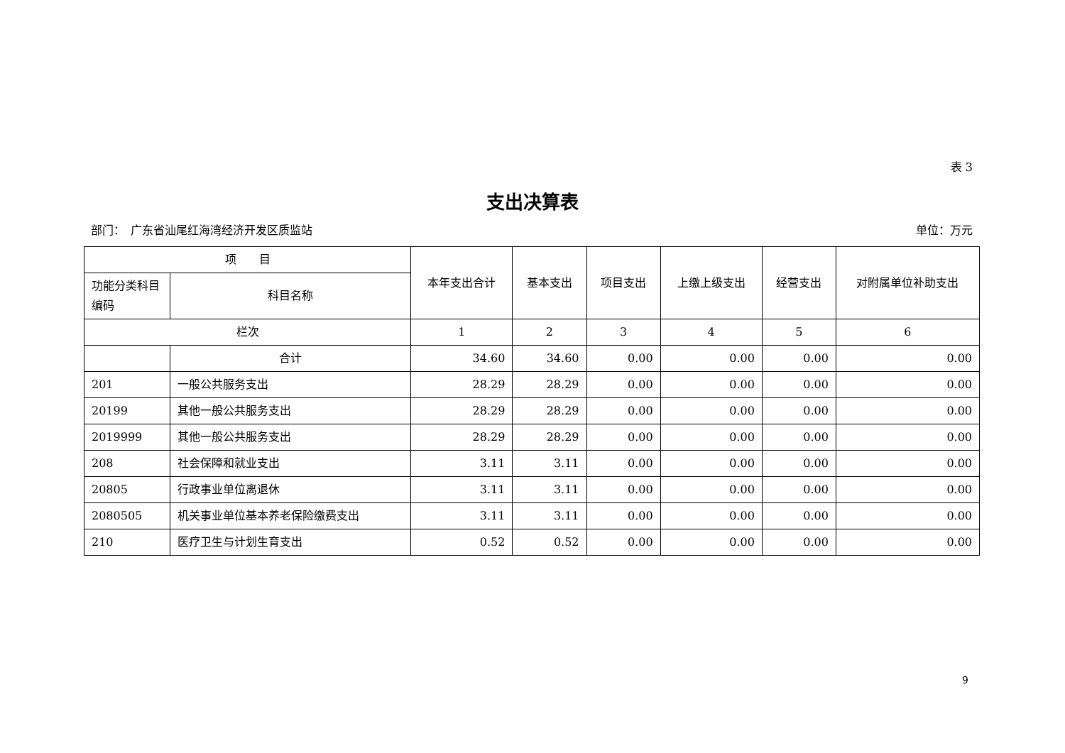表 3
支出决算表
部门：　广东省汕尾红海湾经济开发区质监站 单位：万元
| 项 目 | | 本年支出合计 | 基本支出 | 项目支出 | 上缴上级支出 | 经营支出 | 对附属单位补助支出 |
| --- | --- | --- | --- | --- | --- | --- | --- |
| 功能分类科目编码 | 科目名称 | | | | | | |
| 栏次 | | 1 | 2 | 3 | 4 | 5 | 6 |
| | 合计 | 34.60 | 34.60 | 0.00 | 0.00 | 0.00 | 0.00 |
| 201 | 一般公共服务支出 | 28.29 | 28.29 | 0.00 | 0.00 | 0.00 | 0.00 |
| 20199 | 其他一般公共服务支出 | 28.29 | 28.29 | 0.00 | 0.00 | 0.00 | 0.00 |
| 2019999 | 其他一般公共服务支出 | 28.29 | 28.29 | 0.00 | 0.00 | 0.00 | 0.00 |
| 208 | 社会保障和就业支出 | 3.11 | 3.11 | 0.00 | 0.00 | 0.00 | 0.00 |
| 20805 | 行政事业单位离退休 | 3.11 | 3.11 | 0.00 | 0.00 | 0.00 | 0.00 |
| 2080505 | 机关事业单位基本养老保险缴费支出 | 3.11 | 3.11 | 0.00 | 0.00 | 0.00 | 0.00 |
| 210 | 医疗卫生与计划生育支出 | 0.52 | 0.52 | 0.00 | 0.00 | 0.00 | 0.00 |
9